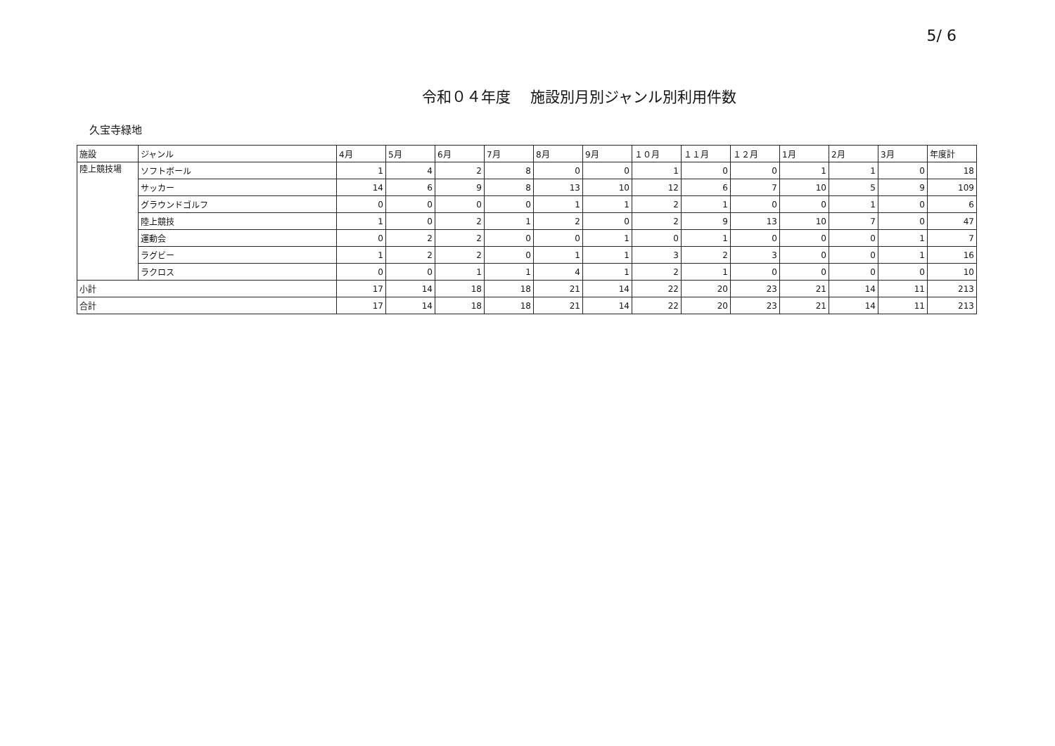5/ 6
令和０４年度　 施設別月別ジャンル別利用件数
久宝寺緑地
| 施設 | ジャンル | 4月 | 5月 | 6月 | 7月 | 8月 | 9月 | １０月 | １１月 | １２月 | 1月 | 2月 | 3月 | 年度計 |
| --- | --- | --- | --- | --- | --- | --- | --- | --- | --- | --- | --- | --- | --- | --- |
| 陸上競技場 | ソフトボール | 1 | 4 | 2 | 8 | 0 | 0 | 1 | 0 | 0 | 1 | 1 | 0 | 18 |
| | サッカー | 14 | 6 | 9 | 8 | 13 | 10 | 12 | 6 | 7 | 10 | 5 | 9 | 109 |
| | グラウンドゴルフ | 0 | 0 | 0 | 0 | 1 | 1 | 2 | 1 | 0 | 0 | 1 | 0 | 6 |
| | 陸上競技 | 1 | 0 | 2 | 1 | 2 | 0 | 2 | 9 | 13 | 10 | 7 | 0 | 47 |
| | 運動会 | 0 | 2 | 2 | 0 | 0 | 1 | 0 | 1 | 0 | 0 | 0 | 1 | 7 |
| | ラグビー | 1 | 2 | 2 | 0 | 1 | 1 | 3 | 2 | 3 | 0 | 0 | 1 | 16 |
| | ラクロス | 0 | 0 | 1 | 1 | 4 | 1 | 2 | 1 | 0 | 0 | 0 | 0 | 10 |
| 小計 | | 17 | 14 | 18 | 18 | 21 | 14 | 22 | 20 | 23 | 21 | 14 | 11 | 213 |
| 合計 | | 17 | 14 | 18 | 18 | 21 | 14 | 22 | 20 | 23 | 21 | 14 | 11 | 213 |